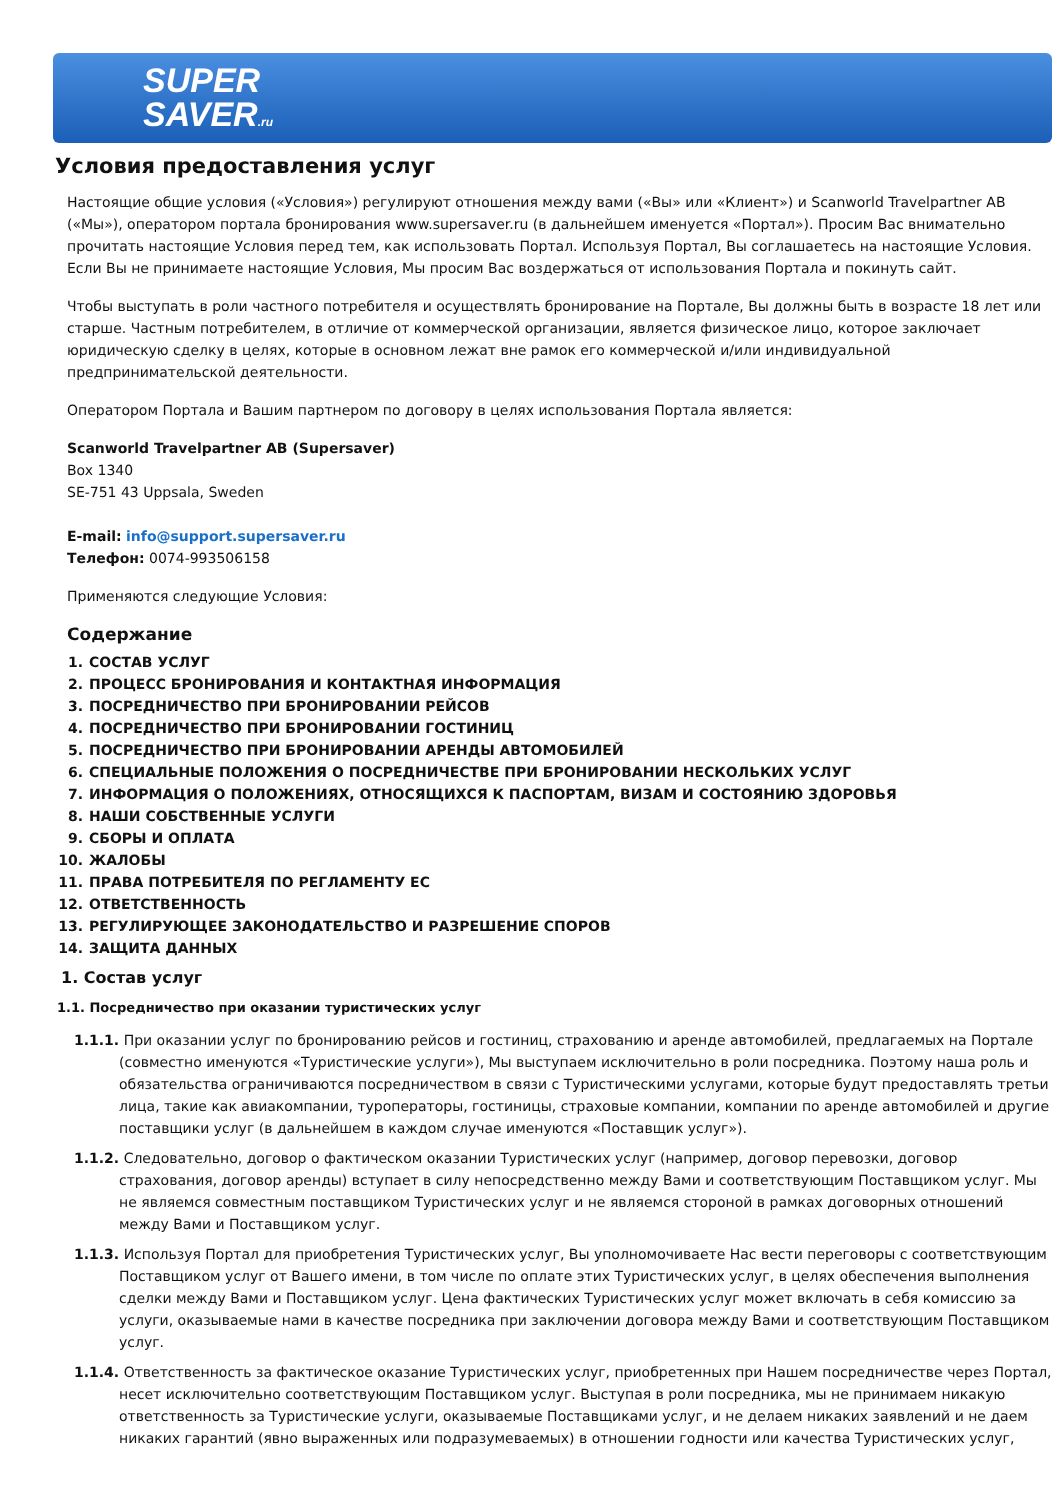SUPER
SAVER.ru
Условия предоставления услуг
Настоящие общие условия («Условия») регулируют отношения между вами («Вы» или «Клиент») и Scanworld Travelpartner AB («Мы»), оператором портала бронирования www.supersaver.ru (в дальнейшем именуется «Портал»). Просим Вас внимательно прочитать настоящие Условия перед тем, как использовать Портал. Используя Портал, Вы соглашаетесь на настоящие Условия. Если Вы не принимаете настоящие Условия, Мы просим Вас воздержаться от использования Портала и покинуть сайт.
Чтобы выступать в роли частного потребителя и осуществлять бронирование на Портале, Вы должны быть в возрасте 18 лет или старше. Частным потребителем, в отличие от коммерческой организации, является физическое лицо, которое заключает юридическую сделку в целях, которые в основном лежат вне рамок его коммерческой и/или индивидуальной предпринимательской деятельности.
Оператором Портала и Вашим партнером по договору в целях использования Портала является:
Scanworld Travelpartner AB (Supersaver)
Box 1340
SE-751 43 Uppsala, Sweden
E-mail: info@support.supersaver.ru
Телефон: 0074-993506158
Применяются следующие Условия:
Содержание
1. СОСТАВ УСЛУГ
2. ПРОЦЕСС БРОНИРОВАНИЯ И КОНТАКТНАЯ ИНФОРМАЦИЯ
3. ПОСРЕДНИЧЕСТВО ПРИ БРОНИРОВАНИИ РЕЙСОВ
4. ПОСРЕДНИЧЕСТВО ПРИ БРОНИРОВАНИИ ГОСТИНИЦ
5. ПОСРЕДНИЧЕСТВО ПРИ БРОНИРОВАНИИ АРЕНДЫ АВТОМОБИЛЕЙ
6. СПЕЦИАЛЬНЫЕ ПОЛОЖЕНИЯ О ПОСРЕДНИЧЕСТВЕ ПРИ БРОНИРОВАНИИ НЕСКОЛЬКИХ УСЛУГ
7. ИНФОРМАЦИЯ О ПОЛОЖЕНИЯХ, ОТНОСЯЩИХСЯ К ПАСПОРТАМ, ВИЗАМ И СОСТОЯНИЮ ЗДОРОВЬЯ
8. НАШИ СОБСТВЕННЫЕ УСЛУГИ
9. СБОРЫ И ОПЛАТА
10. ЖАЛОБЫ
11. ПРАВА ПОТРЕБИТЕЛЯ ПО РЕГЛАМЕНТУ ЕС
12. ОТВЕТСТВЕННОСТЬ
13. РЕГУЛИРУЮЩЕЕ ЗАКОНОДАТЕЛЬСТВО И РАЗРЕШЕНИЕ СПОРОВ
14. ЗАЩИТА ДАННЫХ
1. Состав услуг
1.1. Посредничество при оказании туристических услуг
1.1.1. При оказании услуг по бронированию рейсов и гостиниц, страхованию и аренде автомобилей, предлагаемых на Портале (совместно именуются «Туристические услуги»), Мы выступаем исключительно в роли посредника. Поэтому наша роль и обязательства ограничиваются посредничеством в связи с Туристическими услугами, которые будут предоставлять третьи лица, такие как авиакомпании, туроператоры, гостиницы, страховые компании, компании по аренде автомобилей и другие поставщики услуг (в дальнейшем в каждом случае именуются «Поставщик услуг»).
1.1.2. Следовательно, договор о фактическом оказании Туристических услуг (например, договор перевозки, договор страхования, договор аренды) вступает в силу непосредственно между Вами и соответствующим Поставщиком услуг. Мы не являемся совместным поставщиком Туристических услуг и не являемся стороной в рамках договорных отношений между Вами и Поставщиком услуг.
1.1.3. Используя Портал для приобретения Туристических услуг, Вы уполномочиваете Нас вести переговоры с соответствующим Поставщиком услуг от Вашего имени, в том числе по оплате этих Туристических услуг, в целях обеспечения выполнения сделки между Вами и Поставщиком услуг. Цена фактических Туристических услуг может включать в себя комиссию за услуги, оказываемые нами в качестве посредника при заключении договора между Вами и соответствующим Поставщиком услуг.
1.1.4. Ответственность за фактическое оказание Туристических услуг, приобретенных при Нашем посредничестве через Портал, несет исключительно соответствующим Поставщиком услуг. Выступая в роли посредника, мы не принимаем никакую ответственность за Туристические услуги, оказываемые Поставщиками услуг, и не делаем никаких заявлений и не даем никаких гарантий (явно выраженных или подразумеваемых) в отношении годности или качества Туристических услуг,